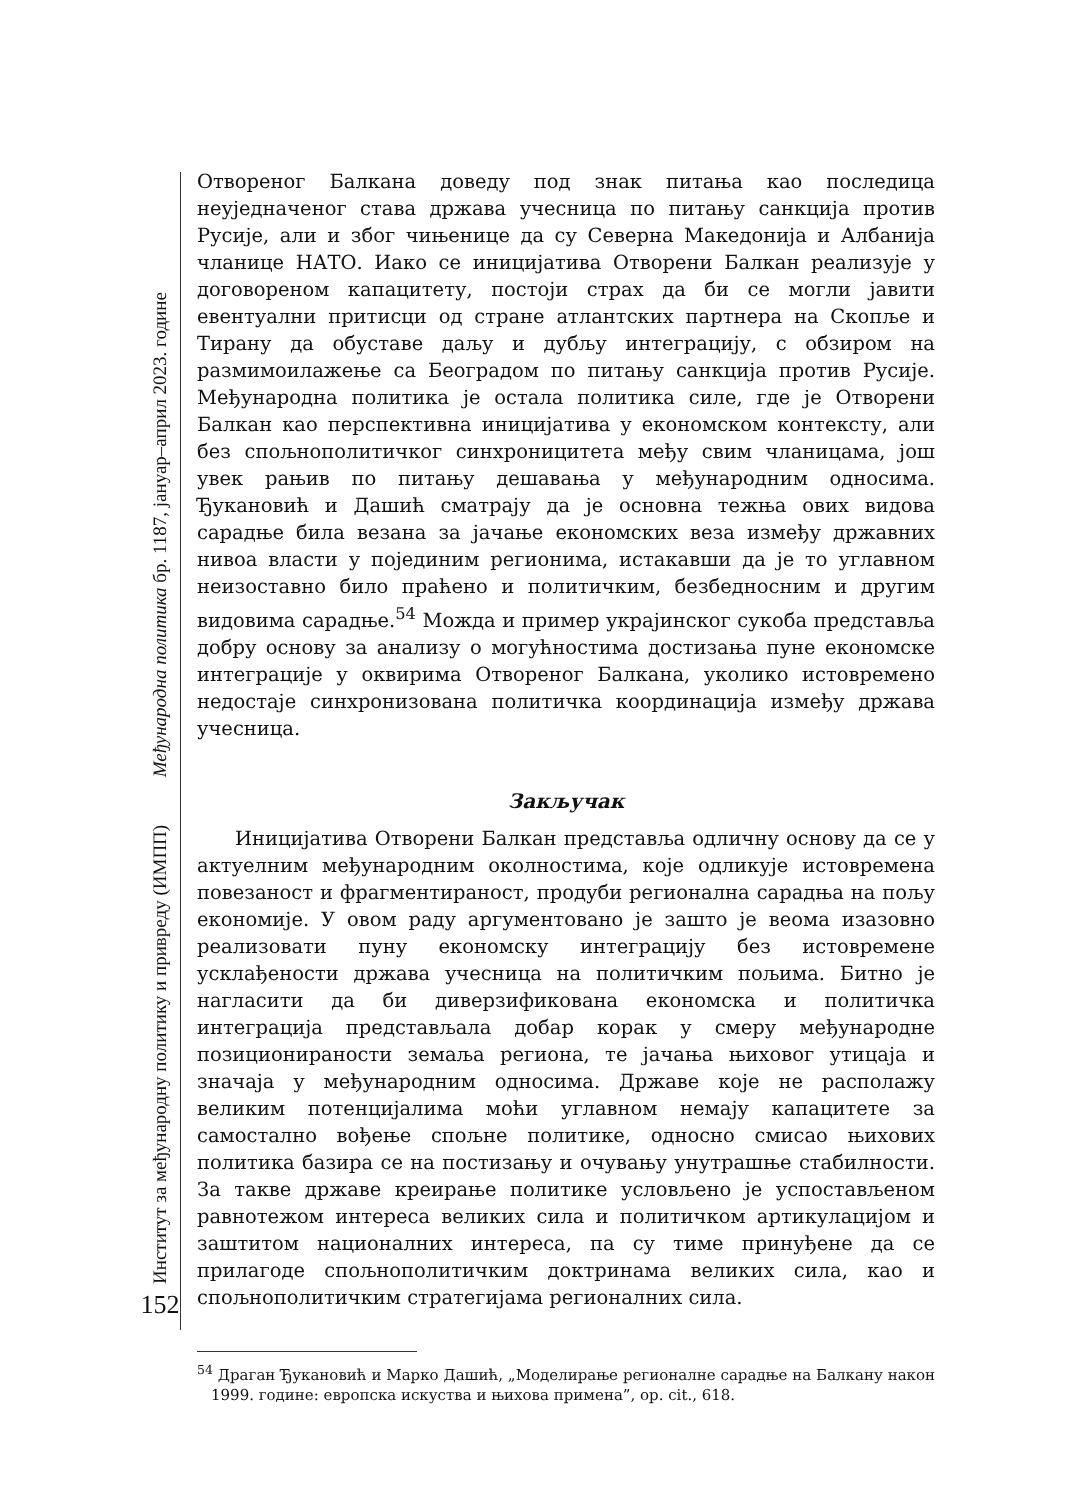Институт за међународну политику и привреду (ИМПП) Међународна политика бр. 1187, јануар–април 2023. године
152
Отвореног Балкана доведу под знак питања као последица неуједначеног става држава учесница по питању санкција против Русије, али и због чињенице да су Северна Македонија и Албанија чланице НАТО. Иако се иницијатива Отворени Балкан реализује у договореном капацитету, постоји страх да би се могли јавити евентуални притисци од стране атлантских партнера на Скопље и Тирану да обуставе даљу и дубљу интеграцију, с обзиром на размимоилажење са Београдом по питању санкција против Русије. Међународна политика је остала политика силе, где је Отворени Балкан као перспективна иницијатива у економском контексту, али без спољнополитичког синхроницитета међу свим чланицама, још увек рањив по питању дешавања у међународним односима. Ђукановић и Дашић сматрају да је основна тежња ових видова сарадње била везана за јачање економских веза између државних нивоа власти у појединим регионима, истакавши да је то углавном неизоставно било праћено и политичким, безбедносним и другим видовима сарадње.<sup>54</sup> Можда и пример украјинског сукоба представља добру основу за анализу о могућностима достизања пуне економске интеграције у оквирима Отвореног Балкана, уколико истовремено недостаје синхронизована политичка координација између држава учесница.
Закључак
Иницијатива Отворени Балкан представља одличну основу да се у актуелним међународним околностима, које одликује истовремена повезаност и фрагментираност, продуби регионална сарадња на пољу економије. У овом раду аргументовано је зашто је веома изазовно реализовати пуну економску интеграцију без истовремене усклађености држава учесница на политичким пољима. Битно је нагласити да би диверзификована економска и политичка интеграција представљала добар корак у смеру међународне позиционираности земаља региона, те јачања њиховог утицаја и значаја у међународним односима. Државе које не располажу великим потенцијалима моћи углавном немају капацитете за самостално вођење спољне политике, односно смисао њихових политика базира се на постизању и очувању унутрашње стабилности. За такве државе креирање политике условљено је успостављеном равнотежом интереса великих сила и политичком артикулацијом и заштитом националних интереса, па су тиме принуђене да се прилагоде спољнополитичким доктринама великих сила, као и спољнополитичким стратегијама регионалних сила.
<sup>54</sup> Драган Ђукановић и Марко Дашић, „Моделирање регионалне сарадње на Балкану након 1999. године: европска искуства и њихова примена”, op. cit., 618.